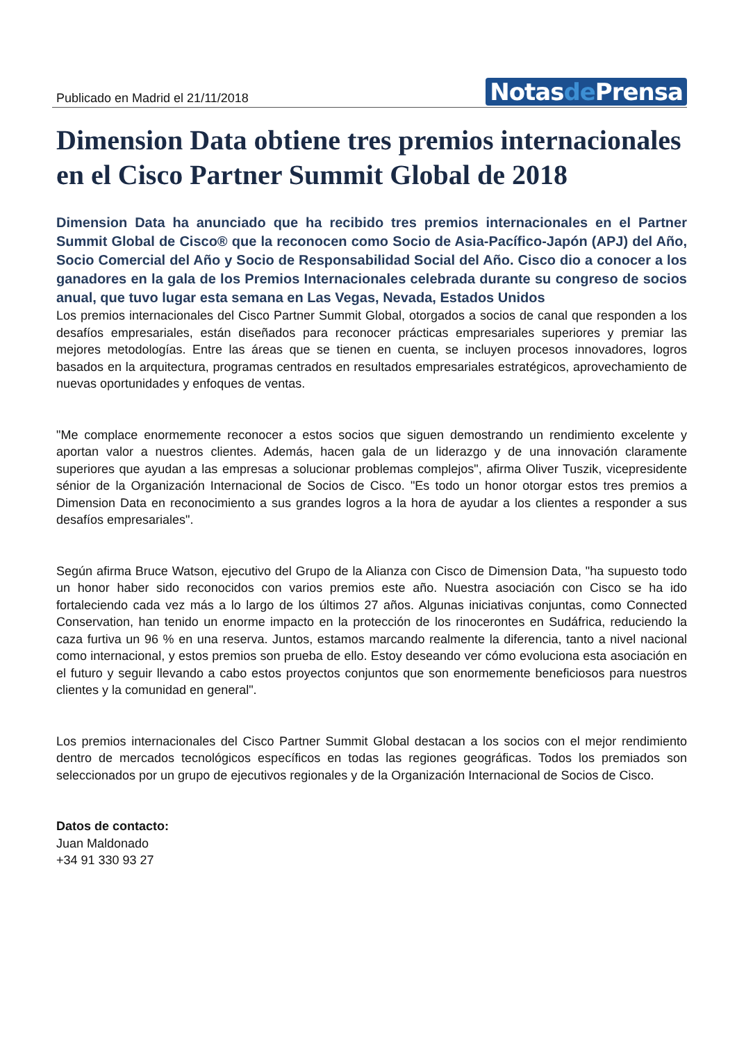Publicado en Madrid el 21/11/2018
Notasde Prensa
Dimension Data obtiene tres premios internacionales en el Cisco Partner Summit Global de 2018
Dimension Data ha anunciado que ha recibido tres premios internacionales en el Partner Summit Global de Cisco® que la reconocen como Socio de Asia-Pacífico-Japón (APJ) del Año, Socio Comercial del Año y Socio de Responsabilidad Social del Año. Cisco dio a conocer a los ganadores en la gala de los Premios Internacionales celebrada durante su congreso de socios anual, que tuvo lugar esta semana en Las Vegas, Nevada, Estados Unidos
Los premios internacionales del Cisco Partner Summit Global, otorgados a socios de canal que responden a los desafíos empresariales, están diseñados para reconocer prácticas empresariales superiores y premiar las mejores metodologías. Entre las áreas que se tienen en cuenta, se incluyen procesos innovadores, logros basados en la arquitectura, programas centrados en resultados empresariales estratégicos, aprovechamiento de nuevas oportunidades y enfoques de ventas.
"Me complace enormemente reconocer a estos socios que siguen demostrando un rendimiento excelente y aportan valor a nuestros clientes. Además, hacen gala de un liderazgo y de una innovación claramente superiores que ayudan a las empresas a solucionar problemas complejos", afirma Oliver Tuszik, vicepresidente sénior de la Organización Internacional de Socios de Cisco. "Es todo un honor otorgar estos tres premios a Dimension Data en reconocimiento a sus grandes logros a la hora de ayudar a los clientes a responder a sus desafíos empresariales".
Según afirma Bruce Watson, ejecutivo del Grupo de la Alianza con Cisco de Dimension Data, "ha supuesto todo un honor haber sido reconocidos con varios premios este año. Nuestra asociación con Cisco se ha ido fortaleciendo cada vez más a lo largo de los últimos 27 años. Algunas iniciativas conjuntas, como Connected Conservation, han tenido un enorme impacto en la protección de los rinocerontes en Sudáfrica, reduciendo la caza furtiva un 96 % en una reserva. Juntos, estamos marcando realmente la diferencia, tanto a nivel nacional como internacional, y estos premios son prueba de ello. Estoy deseando ver cómo evoluciona esta asociación en el futuro y seguir llevando a cabo estos proyectos conjuntos que son enormemente beneficiosos para nuestros clientes y la comunidad en general".
Los premios internacionales del Cisco Partner Summit Global destacan a los socios con el mejor rendimiento dentro de mercados tecnológicos específicos en todas las regiones geográficas. Todos los premiados son seleccionados por un grupo de ejecutivos regionales y de la Organización Internacional de Socios de Cisco.
Datos de contacto:
Juan Maldonado
+34 91 330 93 27